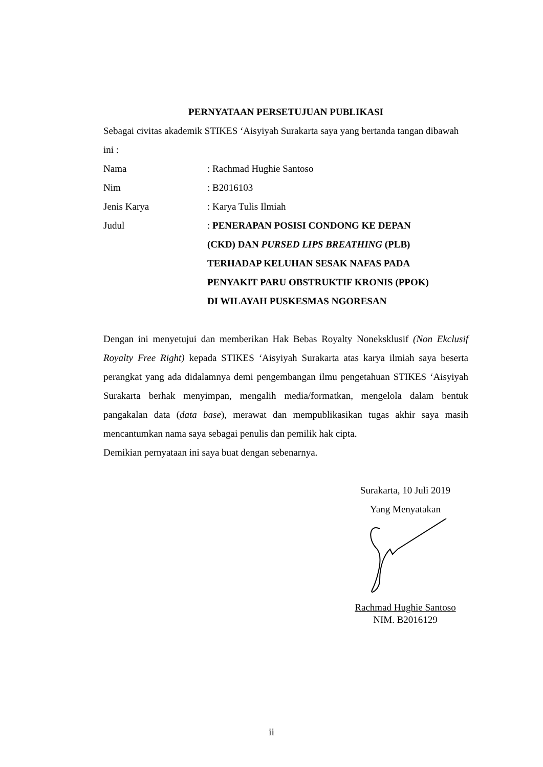PERNYATAAN PERSETUJUAN PUBLIKASI
Sebagai civitas akademik STIKES ‘Aisyiyah Surakarta saya yang bertanda tangan dibawah ini :
Nama: Rachmad Hughie Santoso
Nim: B2016103
Jenis Karya: Karya Tulis Ilmiah
Judul: PENERAPAN POSISI CONDONG KE DEPAN
(CKD) DAN PURSED LIPS BREATHING (PLB)
TERHADAP KELUHAN SESAK NAFAS PADA
PENYAKIT PARU OBSTRUKTIF KRONIS (PPOK)
DI WILAYAH PUSKESMAS NGORESAN
Dengan ini menyetujui dan memberikan Hak Bebas Royalty Noneksklusif (Non Ekclusif Royalty Free Right) kepada STIKES ‘Aisyiyah Surakarta atas karya ilmiah saya beserta perangkat yang ada didalamnya demi pengembangan ilmu pengetahuan STIKES ‘Aisyiyah Surakarta berhak menyimpan, mengalih media/formatkan, mengelola dalam bentuk pangakalan data (data base), merawat dan mempublikasikan tugas akhir saya masih mencantumkan nama saya sebagai penulis dan pemilik hak cipta.
Demikian pernyataan ini saya buat dengan sebenarnya.
Surakarta, 10 Juli 2019
Yang Menyatakan
Rachmad Hughie Santoso
NIM. B2016129
ii